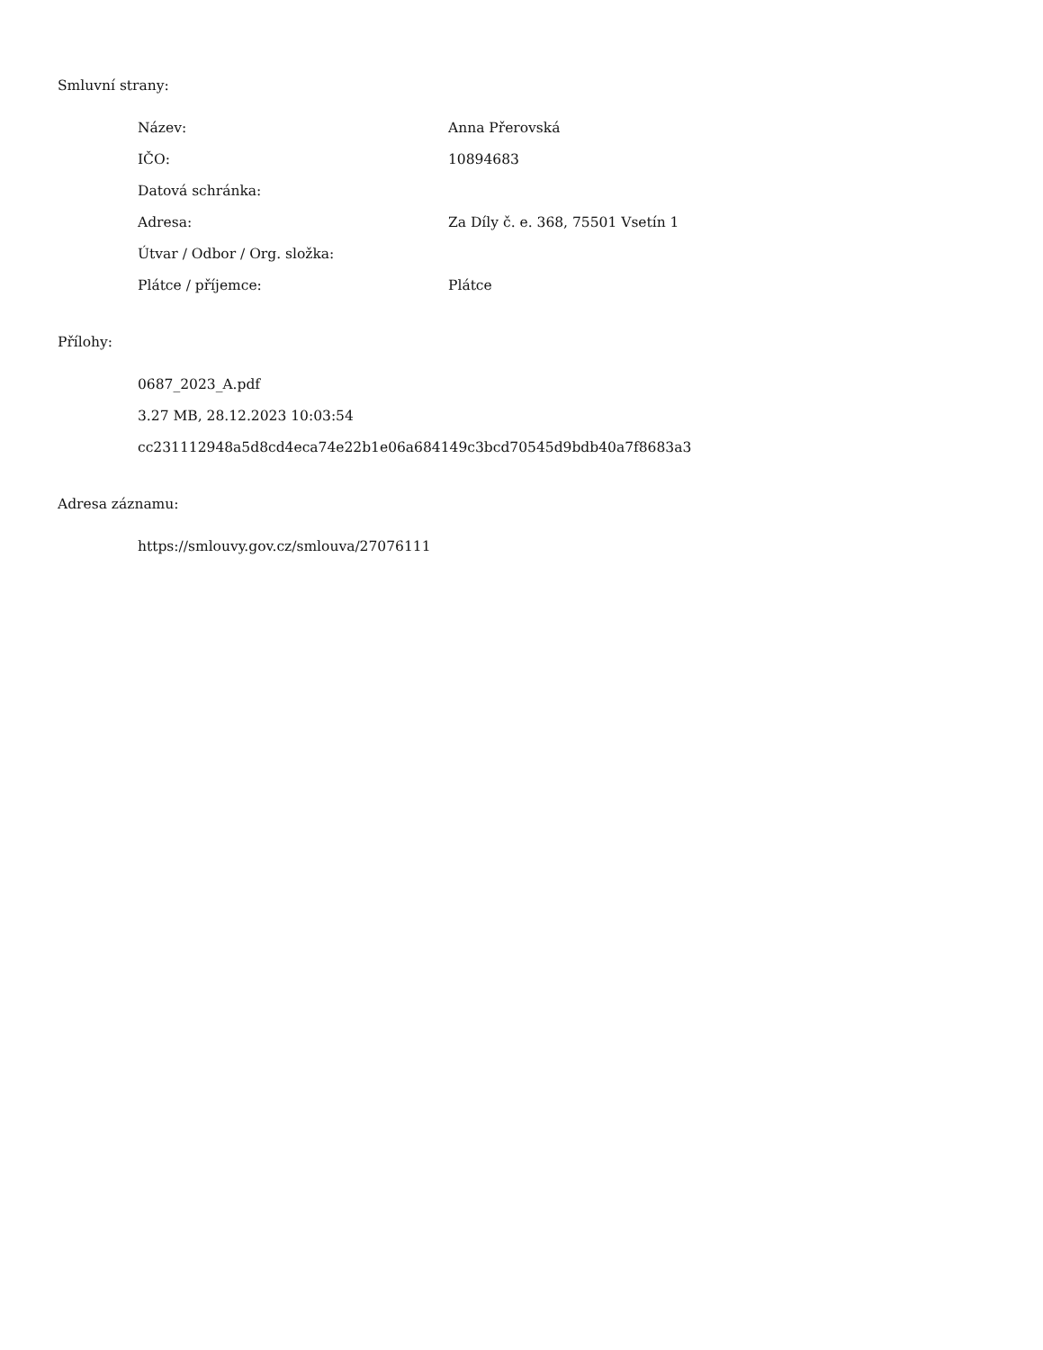Smluvní strany:
Název: Anna Přerovská
IČO: 10894683
Datová schránka:
Adresa: Za Díly č. e. 368, 75501 Vsetín 1
Útvar / Odbor / Org. složka:
Plátce / příjemce: Plátce
Přílohy:
0687_2023_A.pdf
3.27 MB, 28.12.2023 10:03:54
cc231112948a5d8cd4eca74e22b1e06a684149c3bcd70545d9bdb40a7f8683a3
Adresa záznamu:
https://smlouvy.gov.cz/smlouva/27076111